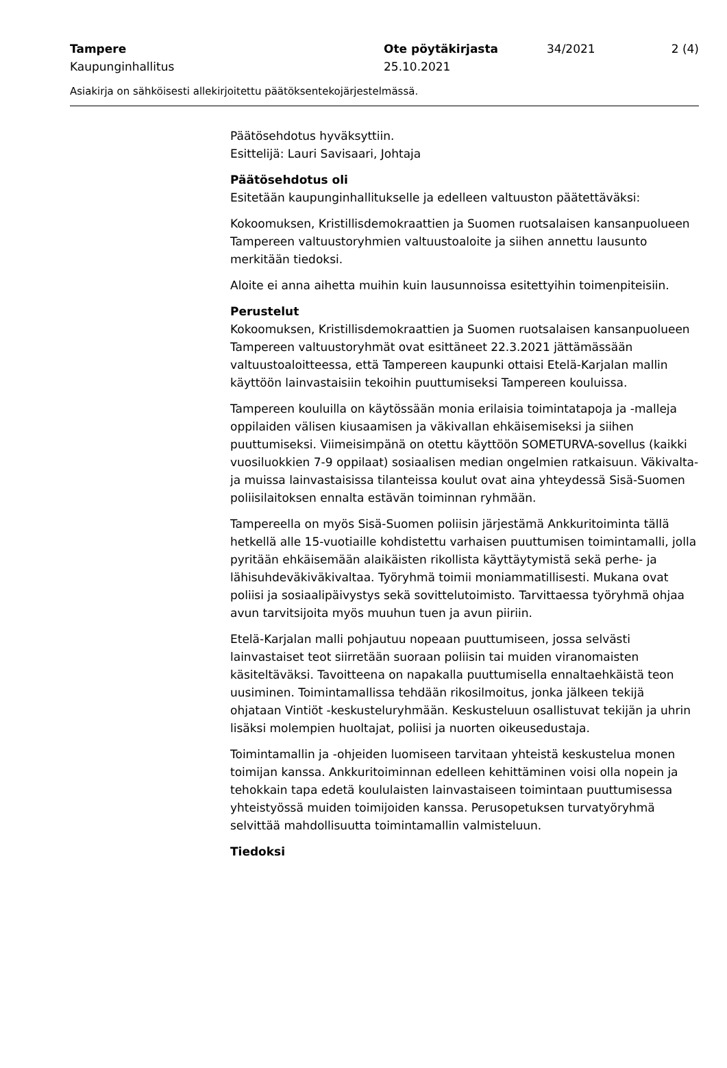Tampere Ote pöytäkirjasta 34/2021 2 (4)
Kaupunginhallitus 25.10.2021
Asiakirja on sähköisesti allekirjoitettu päätöksentekojärjestelmässä.
Päätösehdotus hyväksyttiin.
Esittelijä: Lauri Savisaari, Johtaja
Päätösehdotus oli
Esitetään kaupunginhallitukselle ja edelleen valtuuston päätettäväksi:
Kokoomuksen, Kristillisdemokraattien ja Suomen ruotsalaisen kansanpuolueen Tampereen valtuustoryhmien valtuustoaloite ja siihen annettu lausunto merkitään tiedoksi.
Aloite ei anna aihetta muihin kuin lausunnoissa esitettyihin toimenpiteisiin.
Perustelut
Kokoomuksen, Kristillisdemokraattien ja Suomen ruotsalaisen kansanpuolueen Tampereen valtuustoryhmät ovat esittäneet 22.3.2021 jättämässään valtuustoaloitteessa, että Tampereen kaupunki ottaisi Etelä-Karjalan mallin käyttöön lainvastaisiin tekoihin puuttumiseksi Tampereen kouluissa.
Tampereen kouluilla on käytössään monia erilaisia toimintatapoja ja -malleja oppilaiden välisen kiusaamisen ja väkivallan ehkäisemiseksi ja siihen puuttumiseksi. Viimeisimpänä on otettu käyttöön SOMETURVA-sovellus (kaikki vuosiluokkien 7-9 oppilaat) sosiaalisen median ongelmien ratkaisuun. Väkivalta- ja muissa lainvastaisissa tilanteissa koulut ovat aina yhteydessä Sisä-Suomen poliisilaitoksen ennalta estävän toiminnan ryhmään.
Tampereella on myös Sisä-Suomen poliisin järjestämä Ankkuritoiminta tällä hetkellä alle 15-vuotiaille kohdistettu varhaisen puuttumisen toimintamalli, jolla pyritään ehkäisemään alaikäisten rikollista käyttäytymistä sekä perhe- ja lähisuhdeväkiväkivaltaa. Työryhmä toimii moniammatillisesti. Mukana ovat poliisi ja sosiaalipäivystys sekä sovittelutoimisto. Tarvittaessa työryhmä ohjaa avun tarvitsijoita myös muuhun tuen ja avun piiriin.
Etelä-Karjalan malli pohjautuu nopeaan puuttumiseen, jossa selvästi lainvastaiset teot siirretään suoraan poliisin tai muiden viranomaisten käsiteltäväksi. Tavoitteena on napakalla puuttumisella ennaltaehkäistä teon uusiminen. Toimintamallissa tehdään rikosilmoitus, jonka jälkeen tekijä ohjataan Vintiöt -keskusteluryhmään. Keskusteluun osallistuvat tekijän ja uhrin lisäksi molempien huoltajat, poliisi ja nuorten oikeusedustaja.
Toimintamallin ja -ohjeiden luomiseen tarvitaan yhteistä keskustelua monen toimijan kanssa. Ankkuritoiminnan edelleen kehittäminen voisi olla nopein ja tehokkain tapa edetä koululaisten lainvastaiseen toimintaan puuttumisessa yhteistyössä muiden toimijoiden kanssa. Perusopetuksen turvatyöryhmä selvittää mahdollisuutta toimintamallin valmisteluun.
Tiedoksi